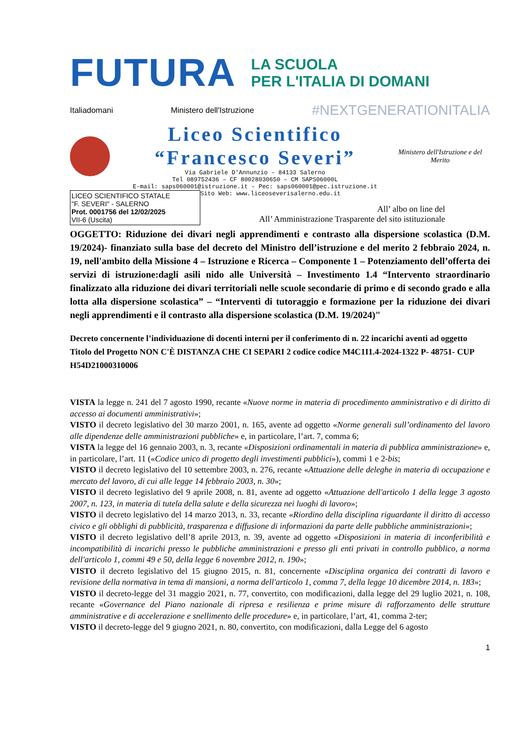FUTURA
LA SCUOLA
PER L'ITALIA DI DOMANI
Italiadomani Ministero dell'Istruzione #NEXTGENERATIONITALIA
Liceo Scientifico
“Francesco Severi”
Via Gabriele D'Annunzio – 84133 Salerno
Tel 089752436 – CF 80028030650 – CM SAPS06000L
E-mail: saps060001@istruzione.it – Pec: saps060001@pec.istruzione.it
Ministero dell'Istruzione e del Merito
LICEO SCIENTIFICO STATALE
"F. SEVERI" - SALERNO
Prot. 0001756 del 12/02/2025
VII-6 (Uscita)
Sito Web: www.liceoseverisalerno.edu.it
All’ albo on line del
All’ Amministrazione Trasparente del sito istituzionale
OGGETTO: Riduzione dei divari negli apprendimenti e contrasto alla dispersione scolastica (D.M. 19/2024)- finanziato sulla base del decreto del Ministro dell’istruzione e del merito 2 febbraio 2024, n. 19, nell'ambito della Missione 4 – Istruzione e Ricerca – Componente 1 – Potenziamento dell’offerta dei servizi di istruzione:dagli asili nido alle Università – Investimento 1.4 “Intervento straordinario finalizzato alla riduzione dei divari territoriali nelle scuole secondarie di primo e di secondo grado e alla lotta alla dispersione scolastica” – “Interventi di tutoraggio e formazione per la riduzione dei divari negli apprendimenti e il contrasto alla dispersione scolastica (D.M. 19/2024)"
Decreto concernente l’individuazione di docenti interni per il conferimento di n. 22 incarichi aventi ad oggetto Titolo del Progetto NON C'È DISTANZA CHE CI SEPARI 2 codice codice M4C1I1.4-2024-1322 P- 48751- CUP H54D21000310006
VISTA la legge n. 241 del 7 agosto 1990, recante «Nuove norme in materia di procedimento amministrativo e di diritto di accesso ai documenti amministrativi»;
VISTO il decreto legislativo del 30 marzo 2001, n. 165, avente ad oggetto «Norme generali sull’ordinamento del lavoro alle dipendenze delle amministrazioni pubbliche» e, in particolare, l’art. 7, comma 6;
VISTA la legge del 16 gennaio 2003, n. 3, recante «Disposizioni ordinamentali in materia di pubblica amministrazione» e, in particolare, l’art. 11 («Codice unico di progetto degli investimenti pubblici»), commi 1 e 2-bis;
VISTO il decreto legislativo del 10 settembre 2003, n. 276, recante «Attuazione delle deleghe in materia di occupazione e mercato del lavoro, di cui alle legge 14 febbraio 2003, n. 30»;
VISTO il decreto legislativo del 9 aprile 2008, n. 81, avente ad oggetto «Attuazione dell'articolo 1 della legge 3 agosto 2007, n. 123, in materia di tutela della salute e della sicurezza nei luoghi di lavoro»;
VISTO il decreto legislativo del 14 marzo 2013, n. 33, recante «Riordino della disciplina riguardante il diritto di accesso civico e gli obblighi di pubblicità, trasparenza e diffusione di informazioni da parte delle pubbliche amministrazioni»;
VISTO il decreto legislativo dell’8 aprile 2013, n. 39, avente ad oggetto «Disposizioni in materia di inconferibilità e incompatibilità di incarichi presso le pubbliche amministrazioni e presso gli enti privati in controllo pubblico, a norma dell'articolo 1, commi 49 e 50, della legge 6 novembre 2012, n. 190»;
VISTO il decreto legislativo del 15 giugno 2015, n. 81, concernente «Disciplina organica dei contratti di lavoro e revisione della normativa in tema di mansioni, a norma dell'articolo 1, comma 7, della legge 10 dicembre 2014, n. 183»;
VISTO il decreto-legge del 31 maggio 2021, n. 77, convertito, con modificazioni, dalla legge del 29 luglio 2021, n. 108, recante «Governance del Piano nazionale di ripresa e resilienza e prime misure di rafforzamento delle strutture amministrative e di accelerazione e snellimento delle procedure» e, in particolare, l’art, 41, comma 2-ter;
VISTO il decreto-legge del 9 giugno 2021, n. 80, convertito, con modificazioni, dalla Legge del 6 agosto
1